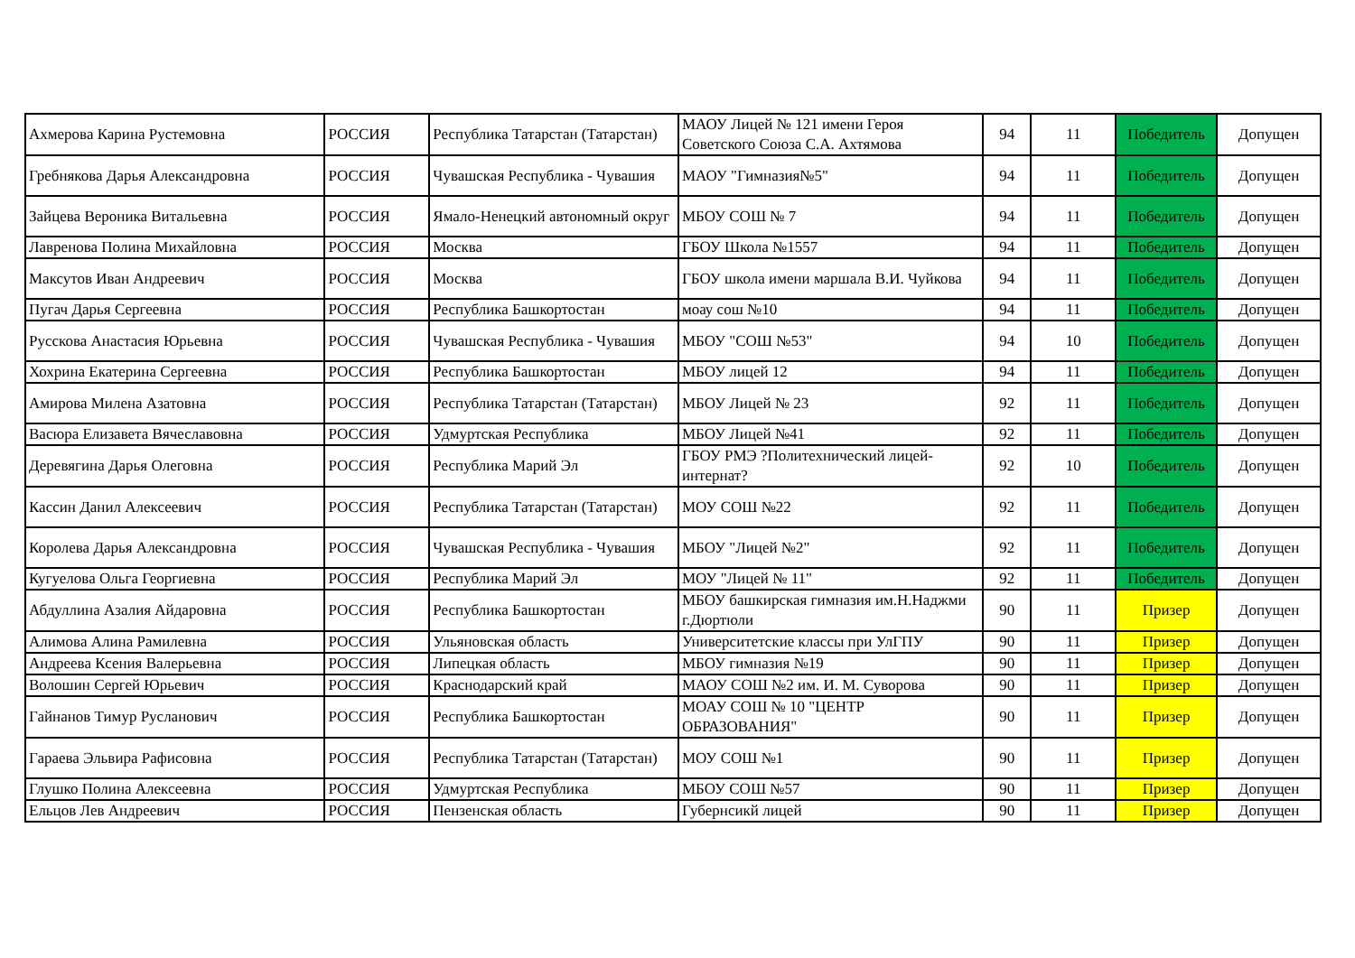| Ахмерова Карина Рустемовна | РОССИЯ | Республика Татарстан (Татарстан) | МАОУ Лицей № 121 имени Героя Советского Союза С.А. Ахтямова | 94 | 11 | Победитель | Допущен |
| Гребнякова Дарья Александровна | РОССИЯ | Чувашская Республика - Чувашия | МАОУ "Гимназия№5" | 94 | 11 | Победитель | Допущен |
| Зайцева Вероника Витальевна | РОССИЯ | Ямало-Ненецкий автономный округ | МБОУ СОШ № 7 | 94 | 11 | Победитель | Допущен |
| Лавренова Полина Михайловна | РОССИЯ | Москва | ГБОУ Школа №1557 | 94 | 11 | Победитель | Допущен |
| Максутов Иван Андреевич | РОССИЯ | Москва | ГБОУ школа имени маршала В.И. Чуйкова | 94 | 11 | Победитель | Допущен |
| Пугач Дарья Сергеевна | РОССИЯ | Республика Башкортостан | моау сош №10 | 94 | 11 | Победитель | Допущен |
| Русскова Анастасия Юрьевна | РОССИЯ | Чувашская Республика - Чувашия | МБОУ "СОШ №53" | 94 | 10 | Победитель | Допущен |
| Хохрина Екатерина Сергеевна | РОССИЯ | Республика Башкортостан | МБОУ лицей 12 | 94 | 11 | Победитель | Допущен |
| Амирова Милена Азатовна | РОССИЯ | Республика Татарстан (Татарстан) | МБОУ Лицей № 23 | 92 | 11 | Победитель | Допущен |
| Васюра Елизавета Вячеславовна | РОССИЯ | Удмуртская Республика | МБОУ Лицей №41 | 92 | 11 | Победитель | Допущен |
| Деревягина Дарья Олеговна | РОССИЯ | Республика Марий Эл | ГБОУ РМЭ ?Политехнический лицей-интернат? | 92 | 10 | Победитель | Допущен |
| Кассин Данил Алексеевич | РОССИЯ | Республика Татарстан (Татарстан) | МОУ СОШ №22 | 92 | 11 | Победитель | Допущен |
| Королева Дарья Александровна | РОССИЯ | Чувашская Республика - Чувашия | МБОУ "Лицей №2" | 92 | 11 | Победитель | Допущен |
| Кугуелова Ольга Георгиевна | РОССИЯ | Республика Марий Эл | МОУ "Лицей № 11" | 92 | 11 | Победитель | Допущен |
| Абдуллина Азалия Айдаровна | РОССИЯ | Республика Башкортостан | МБОУ башкирская гимназия им.Н.Наджми г.Дюртюли | 90 | 11 | Призер | Допущен |
| Алимова Алина Рамилевна | РОССИЯ | Ульяновская область | Университетские классы при УлГПУ | 90 | 11 | Призер | Допущен |
| Андреева Ксения Валерьевна | РОССИЯ | Липецкая область | МБОУ гимназия №19 | 90 | 11 | Призер | Допущен |
| Волошин Сергей Юрьевич | РОССИЯ | Краснодарский край | МАОУ СОШ №2 им. И. М. Суворова | 90 | 11 | Призер | Допущен |
| Гайнанов Тимур Русланович | РОССИЯ | Республика Башкортостан | МОАУ СОШ № 10 "ЦЕНТР ОБРАЗОВАНИЯ" | 90 | 11 | Призер | Допущен |
| Гараева Эльвира Рафисовна | РОССИЯ | Республика Татарстан (Татарстан) | МОУ СОШ №1 | 90 | 11 | Призер | Допущен |
| Глушко Полина Алексеевна | РОССИЯ | Удмуртская Республика | МБОУ СОШ №57 | 90 | 11 | Призер | Допущен |
| Ельцов Лев Андреевич | РОССИЯ | Пензенская область | Губернсикй лицей | 90 | 11 | Призер | Допущен |